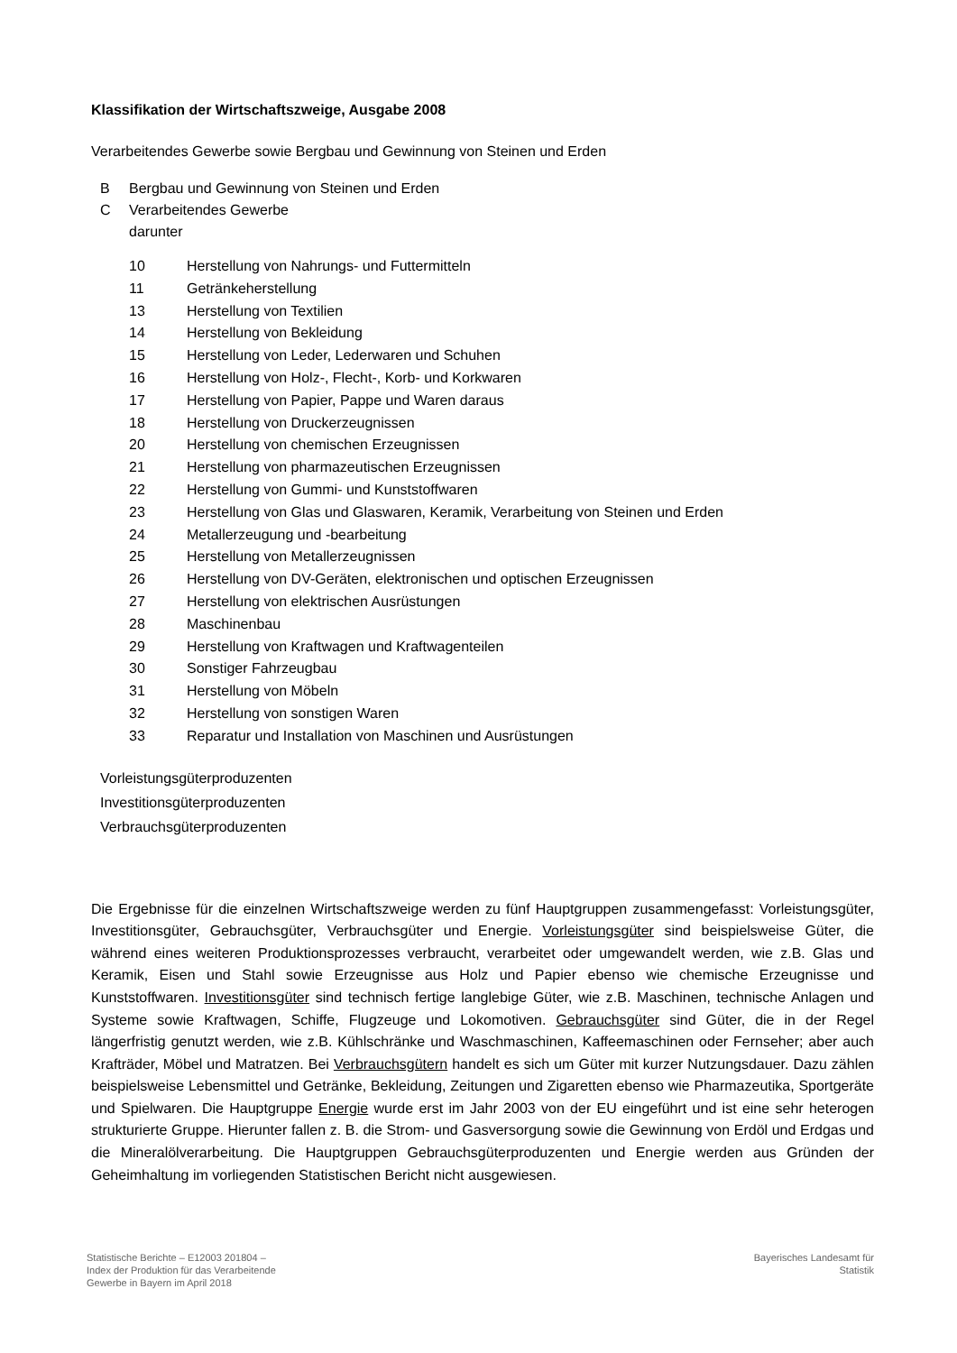Klassifikation der Wirtschaftszweige, Ausgabe 2008
Verarbeitendes Gewerbe sowie Bergbau und Gewinnung von Steinen und Erden
B Bergbau und Gewinnung von Steinen und Erden
C Verarbeitendes Gewerbe
darunter
10 Herstellung von Nahrungs- und Futtermitteln
11 Getränkeherstellung
13 Herstellung von Textilien
14 Herstellung von Bekleidung
15 Herstellung von Leder, Lederwaren und Schuhen
16 Herstellung von Holz-, Flecht-, Korb- und Korkwaren
17 Herstellung von Papier, Pappe und Waren daraus
18 Herstellung von Druckerzeugnissen
20 Herstellung von chemischen Erzeugnissen
21 Herstellung von pharmazeutischen Erzeugnissen
22 Herstellung von Gummi- und Kunststoffwaren
23 Herstellung von Glas und Glaswaren, Keramik, Verarbeitung von Steinen und Erden
24 Metallerzeugung und -bearbeitung
25 Herstellung von Metallerzeugnissen
26 Herstellung von DV-Geräten, elektronischen und optischen Erzeugnissen
27 Herstellung von elektrischen Ausrüstungen
28 Maschinenbau
29 Herstellung von Kraftwagen und Kraftwagenteilen
30 Sonstiger Fahrzeugbau
31 Herstellung von Möbeln
32 Herstellung von sonstigen Waren
33 Reparatur und Installation von Maschinen und Ausrüstungen
Vorleistungsgüterproduzenten
Investitionsgüterproduzenten
Verbrauchsgüterproduzenten
Die Ergebnisse für die einzelnen Wirtschaftszweige werden zu fünf Hauptgruppen zusammengefasst: Vorleistungsgüter, Investitionsgüter, Gebrauchsgüter, Verbrauchsgüter und Energie. Vorleistungsgüter sind beispielsweise Güter, die während eines weiteren Produktionsprozesses verbraucht, verarbeitet oder umgewandelt werden, wie z.B. Glas und Keramik, Eisen und Stahl sowie Erzeugnisse aus Holz und Papier ebenso wie chemische Erzeugnisse und Kunststoffwaren. Investitionsgüter sind technisch fertige langlebige Güter, wie z.B. Maschinen, technische Anlagen und Systeme sowie Kraftwagen, Schiffe, Flugzeuge und Lokomotiven. Gebrauchsgüter sind Güter, die in der Regel längerfristig genutzt werden, wie z.B. Kühlschränke und Waschmaschinen, Kaffeemaschinen oder Fernseher; aber auch Krafträder, Möbel und Matratzen. Bei Verbrauchsgütern handelt es sich um Güter mit kurzer Nutzungsdauer. Dazu zählen beispielsweise Lebensmittel und Getränke, Bekleidung, Zeitungen und Zigaretten ebenso wie Pharmazeutika, Sportgeräte und Spielwaren. Die Hauptgruppe Energie wurde erst im Jahr 2003 von der EU eingeführt und ist eine sehr heterogen strukturierte Gruppe. Hierunter fallen z. B. die Strom- und Gasversorgung sowie die Gewinnung von Erdöl und Erdgas und die Mineralölverarbeitung. Die Hauptgruppen Gebrauchsgüterproduzenten und Energie werden aus Gründen der Geheimhaltung im vorliegenden Statistischen Bericht nicht ausgewiesen.
Statistische Berichte – E12003 201804 –
Index der Produktion für das Verarbeitende
Gewerbe in Bayern im April 2018
Bayerisches Landesamt für
Statistik